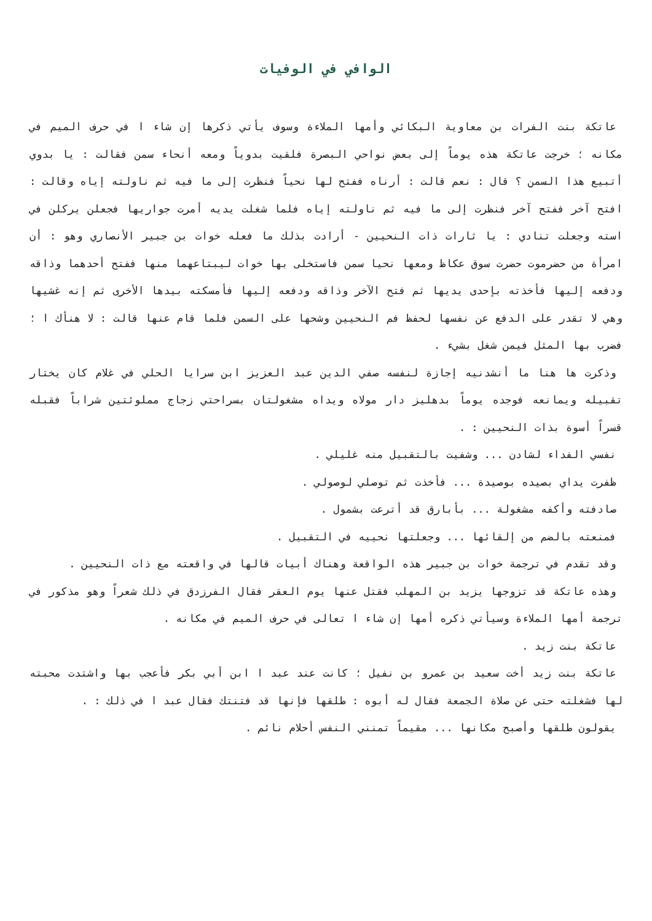الوافي في الوفيات
عاتكة بنت الفرات بن معاوية البكائي وأمها الملاءة وسوف يأتي ذكرها إن شاء ا في حرف الميم في مكانه ؛ خرجت عاتكة هذه يوماً إلى بعض نواحي البصرة فلقيت بدوياً ومعه أنحاء سمن فقالت : يا بدوي أتبيع هذا السمن ؟ قال : نعم قالت : أرناه ففتح لها نحياً فنظرت إلى ما فيه ثم ناولته إياه وقالت : افتح آخر ففتح آخر فنظرت إلى ما فيه ثم ناولته إياه فلما شغلت يديه أمرت جواريها فجعلن يركلن في استه وجعلت تنادي : يا ثارات ذات النحيين - أرادت بذلك ما فعله خوات بن جبير الأنصاري وهو : أن امرأة من حضرموت حضرت سوق عكاظ ومعها نحيا سمن فاستخلى بها خوات ليبتاعهما منها ففتح أحدهما وذاقه ودفعه إليها فأخذته بإحدى يديها ثم فتح الآخر وذاقه ودفعه إليها فأمسكته بيدها الأخرى ثم إنه غشيها وهي لا تقدر على الدفع عن نفسها لحفظ فم النحيين وشحها على السمن فلما قام عنها قالت : لا هنأك ا ؛ فضرب بها المثل فيمن شغل بشيء .
وذكرت ها هنا ما أنشدنيه إجازة لنفسه صفي الدين عبد العزيز ابن سرايا الحلي في غلام كان يختار تقبيله ويمانعه فوجده يوماً بدهليز دار مولاه ويداه مشغولتان بسراحتي زجاج مملوئتين شراباً فقبله قسراً أسوة بذات النحيين : .
نفسي الفداء لشادن ... وشفيت بالتقبيل منه غليلي .
ظفرت يداي بصيده بوصيدة ... فأخذت ثم توصلي لوصولي .
صادفته وأكفه مشغولة ... بأبارق قد أترعت بشمول .
فمنعته بالضم من إلقائها ... وجعلتها نحييه في التقبيل .
وقد تقدم في ترجمة خوات بن جبير هذه الواقعة وهناك أبيات قالها في واقعته مع ذات النحيين .
وهذه عاتكة قد تزوجها يزيد بن المهلب فقتل عنها يوم العقر فقال الفرزدق في ذلك شعراً وهو مذكور في ترجمة أمها الملاءة وسيأتي ذكره أمها إن شاء ا تعالى في حرف الميم في مكانه .
عاتكة بنت زيد .
عاتكة بنت زيد أخت سعيد بن عمرو بن نفيل ؛ كانت عند عبد ا ابن أبي بكر فأعجب بها واشتدت محبته لها فشغلته حتى عن صلاة الجمعة فقال له أبوه : طلقها فإنها قد فتنتك فقال عبد ا في ذلك : .
يقولون طلقها وأصبح مكانها ... مقيماً تمنني النفس أحلام نائم .